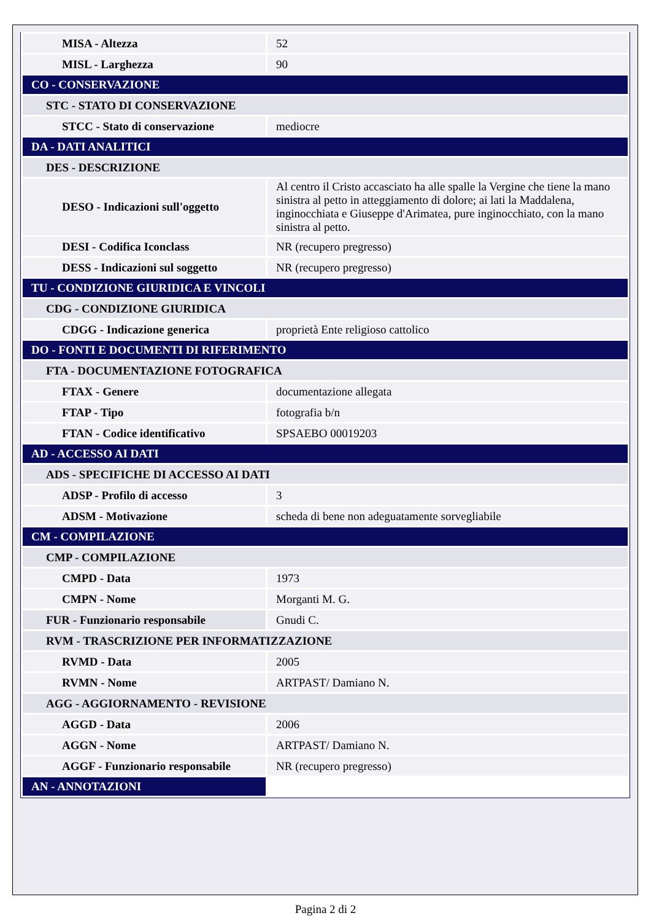| MISA - Altezza | 52 |
| MISL - Larghezza | 90 |
| CO - CONSERVAZIONE | |
| STC - STATO DI CONSERVAZIONE | |
| STCC - Stato di conservazione | mediocre |
| DA - DATI ANALITICI | |
| DES - DESCRIZIONE | |
| DESO - Indicazioni sull'oggetto | Al centro il Cristo accasciato ha alle spalle la Vergine che tiene la mano sinistra al petto in atteggiamento di dolore; ai lati la Maddalena, inginocchiata e Giuseppe d'Arimatea, pure inginocchiato, con la mano sinistra al petto. |
| DESI - Codifica Iconclass | NR (recupero pregresso) |
| DESS - Indicazioni sul soggetto | NR (recupero pregresso) |
| TU - CONDIZIONE GIURIDICA E VINCOLI | |
| CDG - CONDIZIONE GIURIDICA | |
| CDGG - Indicazione generica | proprietà Ente religioso cattolico |
| DO - FONTI E DOCUMENTI DI RIFERIMENTO | |
| FTA - DOCUMENTAZIONE FOTOGRAFICA | |
| FTAX - Genere | documentazione allegata |
| FTAP - Tipo | fotografia b/n |
| FTAN - Codice identificativo | SPSAEBO 00019203 |
| AD - ACCESSO AI DATI | |
| ADS - SPECIFICHE DI ACCESSO AI DATI | |
| ADSP - Profilo di accesso | 3 |
| ADSM - Motivazione | scheda di bene non adeguatamente sorvegliabile |
| CM - COMPILAZIONE | |
| CMP - COMPILAZIONE | |
| CMPD - Data | 1973 |
| CMPN - Nome | Morganti M. G. |
| FUR - Funzionario responsabile | Gnudi C. |
| RVM - TRASCRIZIONE PER INFORMATIZZAZIONE | |
| RVMD - Data | 2005 |
| RVMN - Nome | ARTPAST/ Damiano N. |
| AGG - AGGIORNAMENTO - REVISIONE | |
| AGGD - Data | 2006 |
| AGGN - Nome | ARTPAST/ Damiano N. |
| AGGF - Funzionario responsabile | NR (recupero pregresso) |
| AN - ANNOTAZIONI | |
Pagina 2 di 2